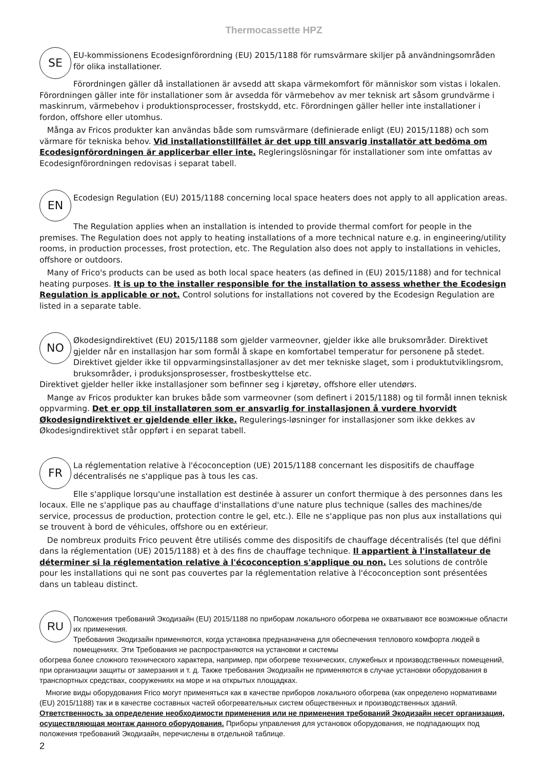Thermocassette HPZ
SE
EU-kommissionens Ecodesignförordning (EU) 2015/1188 för rumsvärmare skiljer på användningsområden för olika installationer.
Förordningen gäller då installationen är avsedd att skapa värmekomfort för människor som vistas i lokalen. Förordningen gäller inte för installationer som är avsedda för värmebehov av mer teknisk art såsom grundvärme i maskinrum, värmebehov i produktionsprocesser, frostskydd, etc. Förordningen gäller heller inte installationer i fordon, offshore eller utomhus.
Många av Fricos produkter kan användas både som rumsvärmare (definierade enligt (EU) 2015/1188) och som värmare för tekniska behov. Vid installationstillfället är det upp till ansvarig installatör att bedöma om Ecodesignförordningen är applicerbar eller inte. Regleringslösningar för installationer som inte omfattas av Ecodesignförordningen redovisas i separat tabell.
EN
Ecodesign Regulation (EU) 2015/1188 concerning local space heaters does not apply to all application areas.
The Regulation applies when an installation is intended to provide thermal comfort for people in the premises. The Regulation does not apply to heating installations of a more technical nature e.g. in engineering/utility rooms, in production processes, frost protection, etc. The Regulation also does not apply to installations in vehicles, offshore or outdoors.
Many of Frico's products can be used as both local space heaters (as defined in (EU) 2015/1188) and for technical heating purposes. It is up to the installer responsible for the installation to assess whether the Ecodesign Regulation is applicable or not. Control solutions for installations not covered by the Ecodesign Regulation are listed in a separate table.
NO
Økodesigndirektivet (EU) 2015/1188 som gjelder varmeovner, gjelder ikke alle bruksområder. Direktivet gjelder når en installasjon har som formål å skape en komfortabel temperatur for personene på stedet. Direktivet gjelder ikke til oppvarmingsinstallasjoner av det mer tekniske slaget, som i produktutviklingsrom, bruksområder, i produksjonsprosesser, frostbeskyttelse etc.
Direktivet gjelder heller ikke installasjoner som befinner seg i kjøretøy, offshore eller utendørs.
Mange av Fricos produkter kan brukes både som varmeovner (som definert i 2015/1188) og til formål innen teknisk oppvarming. Det er opp til installatøren som er ansvarlig for installasjonen å vurdere hvorvidt Økodesigndirektivet er gjeldende eller ikke. Regulerings-løsninger for installasjoner som ikke dekkes av Økodesigndirektivet står oppført i en separat tabell.
FR
La réglementation relative à l'écoconception (UE) 2015/1188 concernant les dispositifs de chauffage décentralisés ne s'applique pas à tous les cas.
Elle s'applique lorsqu'une installation est destinée à assurer un confort thermique à des personnes dans les locaux. Elle ne s'applique pas au chauffage d'installations d'une nature plus technique (salles des machines/de service, processus de production, protection contre le gel, etc.). Elle ne s'applique pas non plus aux installations qui se trouvent à bord de véhicules, offshore ou en extérieur.
De nombreux produits Frico peuvent être utilisés comme des dispositifs de chauffage décentralisés (tel que défini dans la réglementation (UE) 2015/1188) et à des fins de chauffage technique. Il appartient à l'installateur de déterminer si la réglementation relative à l'écoconception s'applique ou non. Les solutions de contrôle pour les installations qui ne sont pas couvertes par la réglementation relative à l'écoconception sont présentées dans un tableau distinct.
RU
Положения требований Экодизайн (EU) 2015/1188 по приборам локального обогрева не охватывают все возможные области их применения.
Требования Экодизайн применяются, когда установка предназначена для обеспечения теплового комфорта людей в помещениях. Эти Требования не распространяются на установки и системы
обогрева более сложного технического характера, например, при обогреве технических, служебных и производственных помещений, при организации защиты от замерзания и т. д. Также требования Экодизайн не применяются в случае установки оборудования в транспортных средствах, сооружениях на море и на открытых площадках.
Многие виды оборудования Frico могут применяться как в качестве приборов локального обогрева (как определено нормативами (EU) 2015/1188) так и в качестве составных частей обогревательных систем общественных и производственных зданий. Ответственность за определение необходимости применения или не применения требований Экодизайн несет организация, осуществляющая монтаж данного оборудования. Приборы управления для установок оборудования, не подпадающих под положения требований Экодизайн, перечислены в отдельной таблице.
2